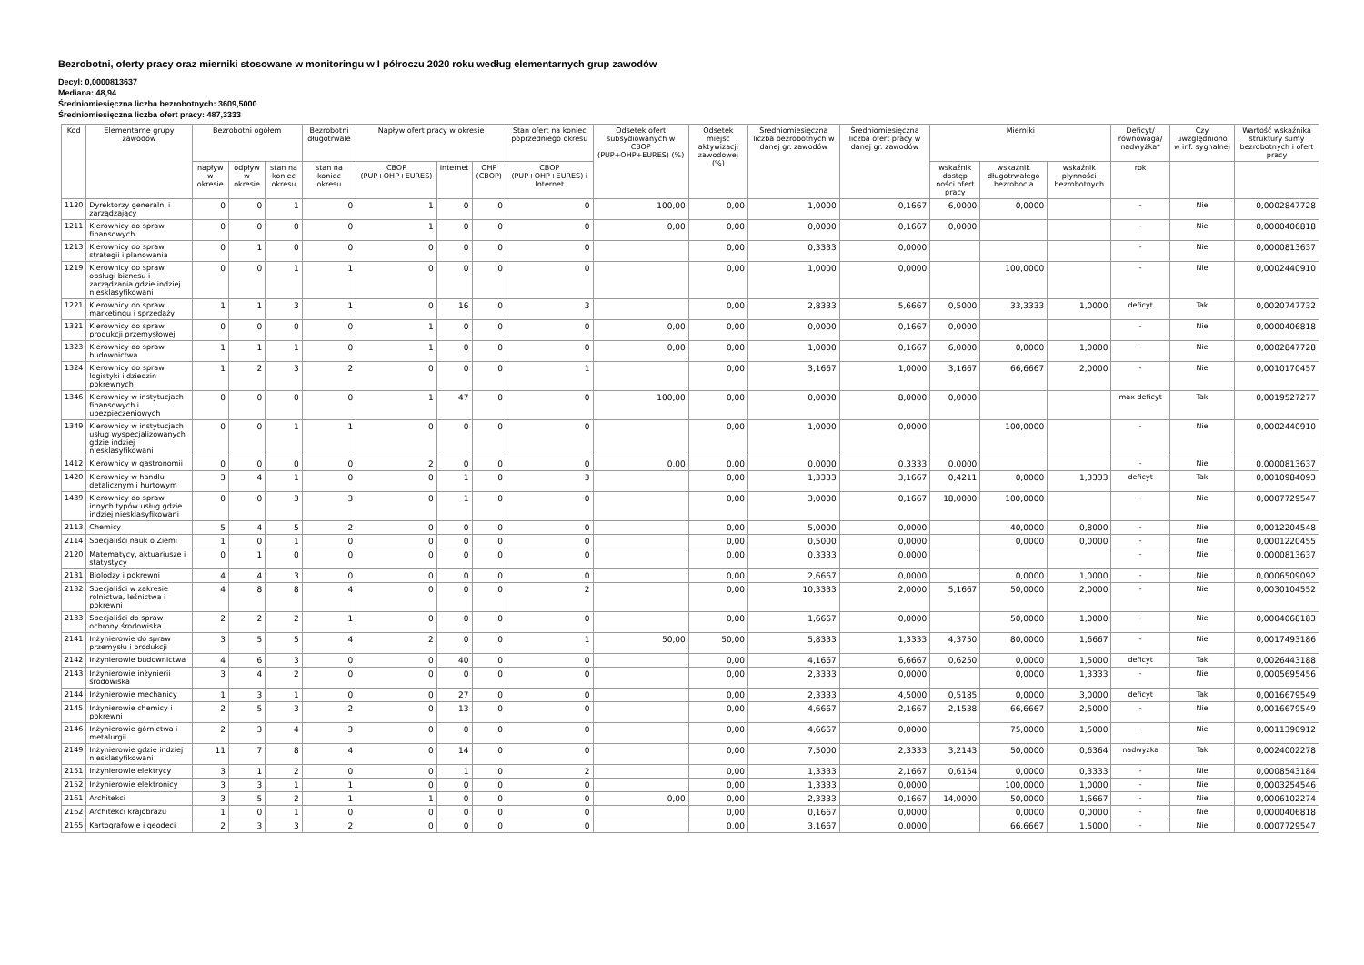Bezrobotni, oferty pracy oraz mierniki stosowane w monitoringu w I półroczu 2020 roku według elementarnych grup zawodów
Decyl: 0,0000813637
Mediana: 48,94
Średniomiesięczna liczba bezrobotnych: 3609,5000
Średniomiesięczna liczba ofert pracy: 487,3333
| Kod | Elementarne grupy zawodów | Bezrobotni ogółem | | | Bezrobotni długotrwale | Napływ ofert pracy w okresie | | | Stan ofert na koniec poprzedniego okresu | Odsetek ofert subsydiowanych w CBOP (PUP+OHP+EURES) (%) | Odsetek miejsc aktywizacji zawodowej (%) | Średniomiesięczna liczba bezrobotnych w danej gr. zawodów | Średniomiesięczna liczba ofert pracy w danej gr. zawodów | Mierniki | | | Deficyt/ równowaga/ nadwyżka* | Czy uwzględniono w inf. sygnalnej | Wartość wskaźnika struktury sumy bezrobotnych i ofert pracy |
| --- | --- | --- | --- | --- | --- | --- | --- | --- | --- | --- | --- | --- | --- | --- | --- | --- | --- | --- | --- |
| | | napływ w okresie | odpływ w okresie | stan na koniec okresu | stan na koniec okresu | CBOP (PUP+OHP+EURES) | Internet | OHP (CBOP) | CBOP (PUP+OHP+EURES) i Internet | | | | | wskaźnik dostęp ności ofert pracy | wskaźnik długotrwałego bezrobocia | wskaźnik płynności bezrobotnych | rok | | |
| 1120 | Dyrektorzy generalni i zarządzający | 0 | 0 | 1 | 0 | 1 | 0 | 0 | 0 | 100,00 | 0,00 | 1,0000 | 0,1667 | 6,0000 | 0,0000 | | - | Nie | 0,0002847728 |
| 1211 | Kierownicy do spraw finansowych | 0 | 0 | 0 | 0 | 1 | 0 | 0 | 0 | 0,00 | 0,00 | 0,0000 | 0,1667 | 0,0000 | | | - | Nie | 0,0000406818 |
| 1213 | Kierownicy do spraw strategii i planowania | 0 | 1 | 0 | 0 | 0 | 0 | 0 | 0 | | 0,00 | 0,3333 | 0,0000 | | | | - | Nie | 0,0000813637 |
| 1219 | Kierownicy do spraw obsługi biznesu i zarządzania gdzie indziej niesklasyfikowani | 0 | 0 | 1 | 1 | 0 | 0 | 0 | 0 | | 0,00 | 1,0000 | 0,0000 | | 100,0000 | | - | Nie | 0,0002440910 |
| 1221 | Kierownicy do spraw marketingu i sprzedaży | 1 | 1 | 3 | 1 | 0 | 16 | 0 | 3 | | 0,00 | 2,8333 | 5,6667 | 0,5000 | 33,3333 | 1,0000 | deficyt | Tak | 0,0020747732 |
| 1321 | Kierownicy do spraw produkcji przemysłowej | 0 | 0 | 0 | 0 | 1 | 0 | 0 | 0 | 0,00 | 0,00 | 0,0000 | 0,1667 | 0,0000 | | | - | Nie | 0,0000406818 |
| 1323 | Kierownicy do spraw budownictwa | 1 | 1 | 1 | 0 | 1 | 0 | 0 | 0 | 0,00 | 0,00 | 1,0000 | 0,1667 | 6,0000 | 0,0000 | 1,0000 | - | Nie | 0,0002847728 |
| 1324 | Kierownicy do spraw logistyki i dziedzin pokrewnych | 1 | 2 | 3 | 2 | 0 | 0 | 0 | 1 | | 0,00 | 3,1667 | 1,0000 | 3,1667 | 66,6667 | 2,0000 | - | Nie | 0,0010170457 |
| 1346 | Kierownicy w instytucjach finansowych i ubezpieczeniowych | 0 | 0 | 0 | 0 | 1 | 47 | 0 | 0 | 100,00 | 0,00 | 0,0000 | 8,0000 | 0,0000 | | | max deficyt | Tak | 0,0019527277 |
| 1349 | Kierownicy w instytucjach usług wyspecjalizowanych gdzie indziej niesklasyfikowani | 0 | 0 | 1 | 1 | 0 | 0 | 0 | 0 | | 0,00 | 1,0000 | 0,0000 | | 100,0000 | | - | Nie | 0,0002440910 |
| 1412 | Kierownicy w gastronomii | 0 | 0 | 0 | 0 | 2 | 0 | 0 | 0 | 0,00 | 0,00 | 0,0000 | 0,3333 | 0,0000 | | | - | Nie | 0,0000813637 |
| 1420 | Kierownicy w handlu detalicznym i hurtowym | 3 | 4 | 1 | 0 | 0 | 1 | 0 | 3 | | 0,00 | 1,3333 | 3,1667 | 0,4211 | 0,0000 | 1,3333 | deficyt | Tak | 0,0010984093 |
| 1439 | Kierownicy do spraw innych typów usług gdzie indziej niesklasyfikowani | 0 | 0 | 3 | 3 | 0 | 1 | 0 | 0 | | 0,00 | 3,0000 | 0,1667 | 18,0000 | 100,0000 | | - | Nie | 0,0007729547 |
| 2113 | Chemicy | 5 | 4 | 5 | 2 | 0 | 0 | 0 | 0 | | 0,00 | 5,0000 | 0,0000 | | 40,0000 | 0,8000 | - | Nie | 0,0012204548 |
| 2114 | Specjaliści nauk o Ziemi | 1 | 0 | 1 | 0 | 0 | 0 | 0 | 0 | | 0,00 | 0,5000 | 0,0000 | | 0,0000 | 0,0000 | - | Nie | 0,0001220455 |
| 2120 | Matematycy, aktuariusze i statystycy | 0 | 1 | 0 | 0 | 0 | 0 | 0 | 0 | | 0,00 | 0,3333 | 0,0000 | | | | - | Nie | 0,0000813637 |
| 2131 | Biolodzy i pokrewni | 4 | 4 | 3 | 0 | 0 | 0 | 0 | 0 | | 0,00 | 2,6667 | 0,0000 | | 0,0000 | 1,0000 | - | Nie | 0,0006509092 |
| 2132 | Specjaliści w zakresie rolnictwa, leśnictwa i pokrewni | 4 | 8 | 8 | 4 | 0 | 0 | 0 | 2 | | 0,00 | 10,3333 | 2,0000 | 5,1667 | 50,0000 | 2,0000 | - | Nie | 0,0030104552 |
| 2133 | Specjaliści do spraw ochrony środowiska | 2 | 2 | 2 | 1 | 0 | 0 | 0 | 0 | | 0,00 | 1,6667 | 0,0000 | | 50,0000 | 1,0000 | - | Nie | 0,0004068183 |
| 2141 | Inżynierowie do spraw przemysłu i produkcji | 3 | 5 | 5 | 4 | 2 | 0 | 0 | 1 | 50,00 | 50,00 | 5,8333 | 1,3333 | 4,3750 | 80,0000 | 1,6667 | - | Nie | 0,0017493186 |
| 2142 | Inżynierowie budownictwa | 4 | 6 | 3 | 0 | 0 | 40 | 0 | 0 | | 0,00 | 4,1667 | 6,6667 | 0,6250 | 0,0000 | 1,5000 | deficyt | Tak | 0,0026443188 |
| 2143 | Inżynierowie inżynierii środowiska | 3 | 4 | 2 | 0 | 0 | 0 | 0 | 0 | | 0,00 | 2,3333 | 0,0000 | | 0,0000 | 1,3333 | - | Nie | 0,0005695456 |
| 2144 | Inżynierowie mechanicy | 1 | 3 | 1 | 0 | 0 | 27 | 0 | 0 | | 0,00 | 2,3333 | 4,5000 | 0,5185 | 0,0000 | 3,0000 | deficyt | Tak | 0,0016679549 |
| 2145 | Inżynierowie chemicy i pokrewni | 2 | 5 | 3 | 2 | 0 | 13 | 0 | 0 | | 0,00 | 4,6667 | 2,1667 | 2,1538 | 66,6667 | 2,5000 | - | Nie | 0,0016679549 |
| 2146 | Inżynierowie górnictwa i metalurgii | 2 | 3 | 4 | 3 | 0 | 0 | 0 | 0 | | 0,00 | 4,6667 | 0,0000 | | 75,0000 | 1,5000 | - | Nie | 0,0011390912 |
| 2149 | Inżynierowie gdzie indziej niesklasyfikowani | 11 | 7 | 8 | 4 | 0 | 14 | 0 | 0 | | 0,00 | 7,5000 | 2,3333 | 3,2143 | 50,0000 | 0,6364 | nadwyżka | Tak | 0,0024002278 |
| 2151 | Inżynierowie elektrycy | 3 | 1 | 2 | 0 | 0 | 1 | 0 | 2 | | 0,00 | 1,3333 | 2,1667 | 0,6154 | 0,0000 | 0,3333 | - | Nie | 0,0008543184 |
| 2152 | Inżynierowie elektronicy | 3 | 3 | 1 | 1 | 0 | 0 | 0 | 0 | | 0,00 | 1,3333 | 0,0000 | | 100,0000 | 1,0000 | - | Nie | 0,0003254546 |
| 2161 | Architekci | 3 | 5 | 2 | 1 | 1 | 0 | 0 | 0 | 0,00 | 0,00 | 2,3333 | 0,1667 | 14,0000 | 50,0000 | 1,6667 | - | Nie | 0,0006102274 |
| 2162 | Architekci krajobrazu | 1 | 0 | 1 | 0 | 0 | 0 | 0 | 0 | | 0,00 | 0,1667 | 0,0000 | | 0,0000 | 0,0000 | - | Nie | 0,0000406818 |
| 2165 | Kartografowie i geodeci | 2 | 3 | 3 | 2 | 0 | 0 | 0 | 0 | | 0,00 | 3,1667 | 0,0000 | | 66,6667 | 1,5000 | - | Nie | 0,0007729547 |